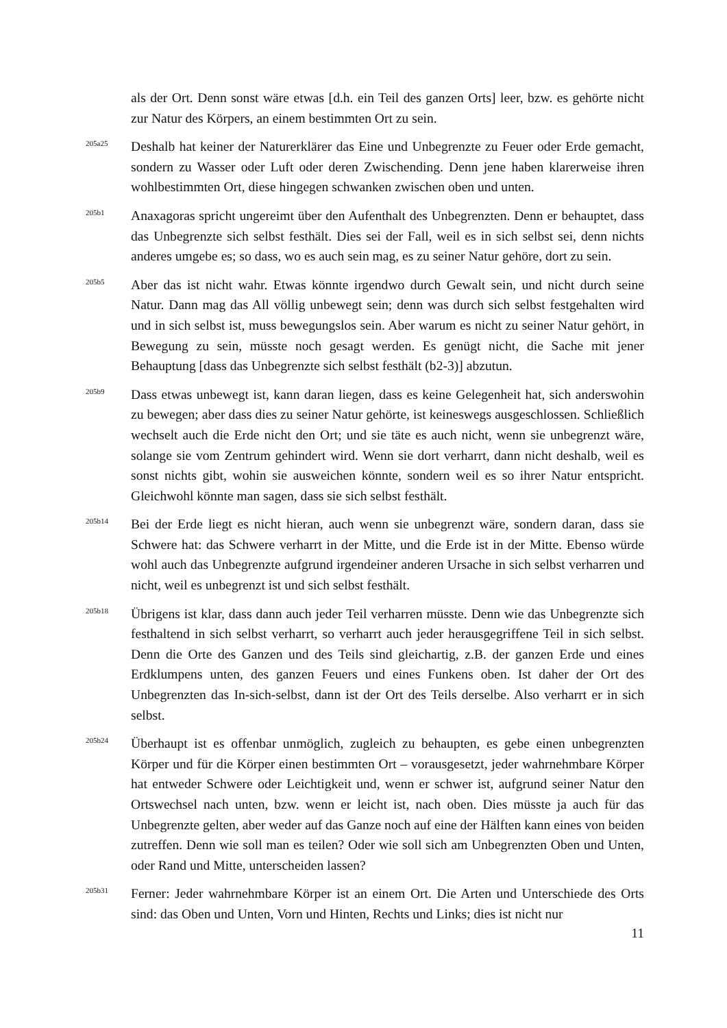als der Ort. Denn sonst wäre etwas [d.h. ein Teil des ganzen Orts] leer, bzw. es gehörte nicht zur Natur des Körpers, an einem bestimmten Ort zu sein.
205a25
Deshalb hat keiner der Naturerklärer das Eine und Unbegrenzte zu Feuer oder Erde gemacht, sondern zu Wasser oder Luft oder deren Zwischending. Denn jene haben klarerweise ihren wohlbestimmten Ort, diese hingegen schwanken zwischen oben und unten.
205b1
Anaxagoras spricht ungereimt über den Aufenthalt des Unbegrenzten. Denn er behauptet, dass das Unbegrenzte sich selbst festhält. Dies sei der Fall, weil es in sich selbst sei, denn nichts anderes umgebe es; so dass, wo es auch sein mag, es zu seiner Natur gehöre, dort zu sein.
205b5
Aber das ist nicht wahr. Etwas könnte irgendwo durch Gewalt sein, und nicht durch seine Natur. Dann mag das All völlig unbewegt sein; denn was durch sich selbst festgehalten wird und in sich selbst ist, muss bewegungslos sein. Aber warum es nicht zu seiner Natur gehört, in Bewegung zu sein, müsste noch gesagt werden. Es genügt nicht, die Sache mit jener Behauptung [dass das Unbegrenzte sich selbst festhält (b2-3)] abzutun.
205b9
Dass etwas unbewegt ist, kann daran liegen, dass es keine Gelegenheit hat, sich anderswohin zu bewegen; aber dass dies zu seiner Natur gehörte, ist keineswegs ausgeschlossen. Schließlich wechselt auch die Erde nicht den Ort; und sie täte es auch nicht, wenn sie unbegrenzt wäre, solange sie vom Zentrum gehindert wird. Wenn sie dort verharrt, dann nicht deshalb, weil es sonst nichts gibt, wohin sie ausweichen könnte, sondern weil es so ihrer Natur entspricht. Gleichwohl könnte man sagen, dass sie sich selbst festhält.
205b14
Bei der Erde liegt es nicht hieran, auch wenn sie unbegrenzt wäre, sondern daran, dass sie Schwere hat: das Schwere verharrt in der Mitte, und die Erde ist in der Mitte. Ebenso würde wohl auch das Unbegrenzte aufgrund irgendeiner anderen Ursache in sich selbst verharren und nicht, weil es unbegrenzt ist und sich selbst festhält.
205b18
Übrigens ist klar, dass dann auch jeder Teil verharren müsste. Denn wie das Unbegrenzte sich festhaltend in sich selbst verharrt, so verharrt auch jeder herausgegriffene Teil in sich selbst. Denn die Orte des Ganzen und des Teils sind gleichartig, z.B. der ganzen Erde und eines Erdklumpens unten, des ganzen Feuers und eines Funkens oben. Ist daher der Ort des Unbegrenzten das In-sich-selbst, dann ist der Ort des Teils derselbe. Also verharrt er in sich selbst.
205b24
Überhaupt ist es offenbar unmöglich, zugleich zu behaupten, es gebe einen unbegrenzten Körper und für die Körper einen bestimmten Ort – vorausgesetzt, jeder wahrnehmbare Körper hat entweder Schwere oder Leichtigkeit und, wenn er schwer ist, aufgrund seiner Natur den Ortswechsel nach unten, bzw. wenn er leicht ist, nach oben. Dies müsste ja auch für das Unbegrenzte gelten, aber weder auf das Ganze noch auf eine der Hälften kann eines von beiden zutreffen. Denn wie soll man es teilen? Oder wie soll sich am Unbegrenzten Oben und Unten, oder Rand und Mitte, unterscheiden lassen?
205b31
Ferner: Jeder wahrnehmbare Körper ist an einem Ort. Die Arten und Unterschiede des Orts sind: das Oben und Unten, Vorn und Hinten, Rechts und Links; dies ist nicht nur
11